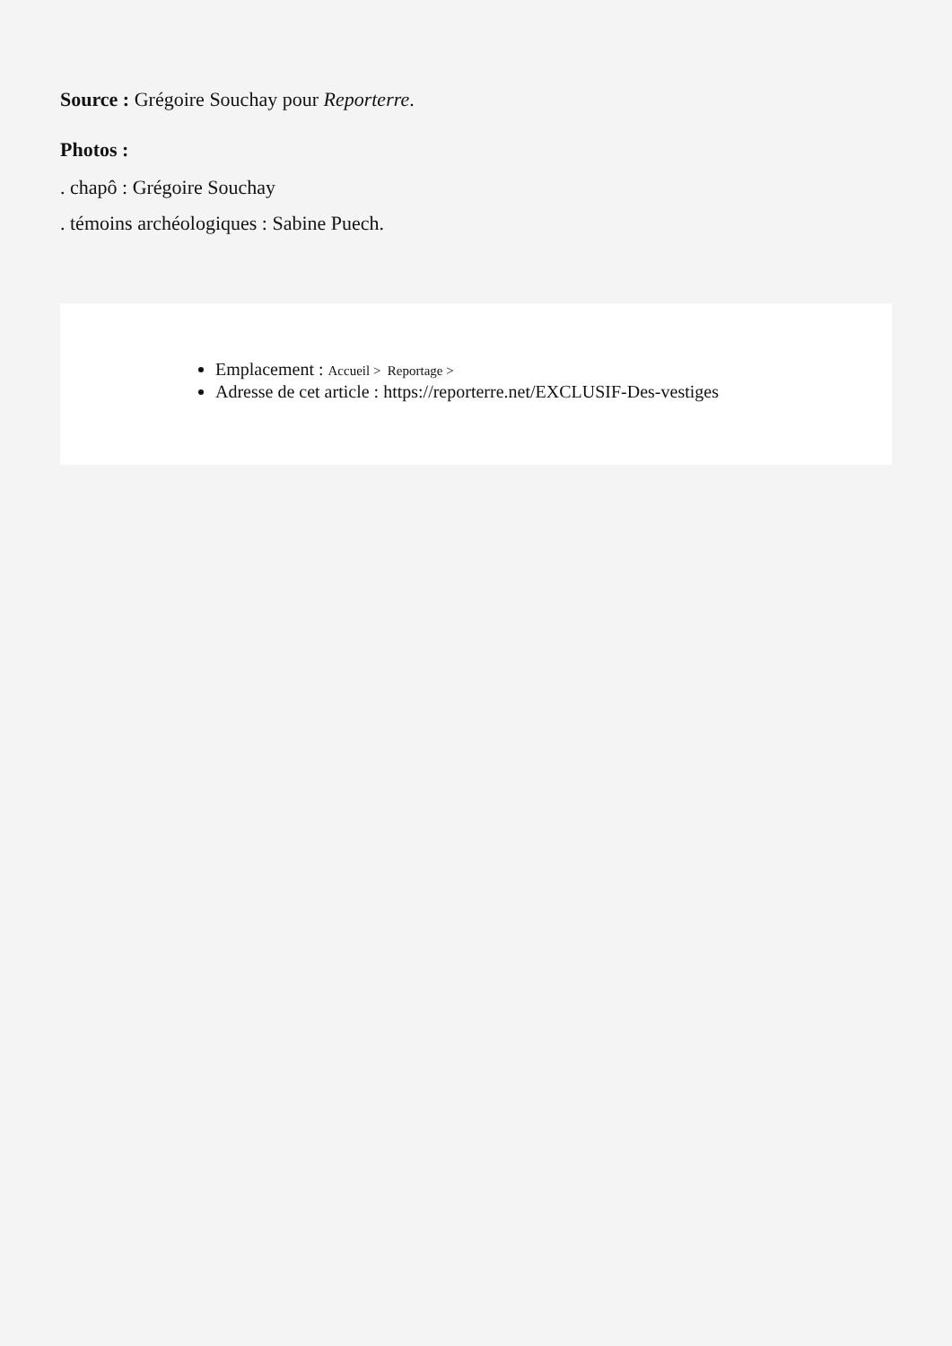Source : Grégoire Souchay pour Reporterre.
Photos :
. chapô : Grégoire Souchay
. témoins archéologiques : Sabine Puech.
Emplacement : Accueil > Reportage >
Adresse de cet article : https://reporterre.net/EXCLUSIF-Des-vestiges